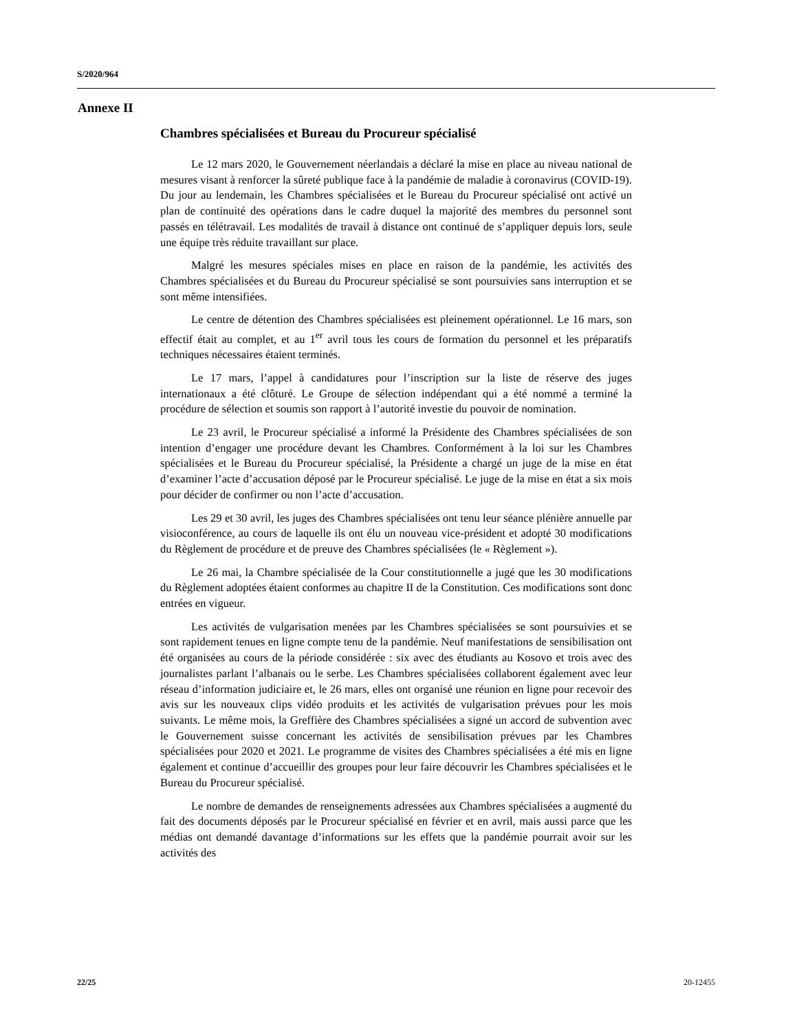S/2020/964
Annexe II
Chambres spécialisées et Bureau du Procureur spécialisé
Le 12 mars 2020, le Gouvernement néerlandais a déclaré la mise en place au niveau national de mesures visant à renforcer la sûreté publique face à la pandémie de maladie à coronavirus (COVID-19). Du jour au lendemain, les Chambres spécialisées et le Bureau du Procureur spécialisé ont activé un plan de continuité des opérations dans le cadre duquel la majorité des membres du personnel sont passés en télétravail. Les modalités de travail à distance ont continué de s’appliquer depuis lors, seule une équipe très réduite travaillant sur place.
Malgré les mesures spéciales mises en place en raison de la pandémie, les activités des Chambres spécialisées et du Bureau du Procureur spécialisé se sont poursuivies sans interruption et se sont même intensifiées.
Le centre de détention des Chambres spécialisées est pleinement opérationnel. Le 16 mars, son effectif était au complet, et au 1<sup>er</sup> avril tous les cours de formation du personnel et les préparatifs techniques nécessaires étaient terminés.
Le 17 mars, l’appel à candidatures pour l’inscription sur la liste de réserve des juges internationaux a été clôturé. Le Groupe de sélection indépendant qui a été nommé a terminé la procédure de sélection et soumis son rapport à l’autorité investie du pouvoir de nomination.
Le 23 avril, le Procureur spécialisé a informé la Présidente des Chambres spécialisées de son intention d’engager une procédure devant les Chambres. Conformément à la loi sur les Chambres spécialisées et le Bureau du Procureur spécialisé, la Présidente a chargé un juge de la mise en état d’examiner l’acte d’accusation déposé par le Procureur spécialisé. Le juge de la mise en état a six mois pour décider de confirmer ou non l’acte d’accusation.
Les 29 et 30 avril, les juges des Chambres spécialisées ont tenu leur séance plénière annuelle par visioconférence, au cours de laquelle ils ont élu un nouveau vice-président et adopté 30 modifications du Règlement de procédure et de preuve des Chambres spécialisées (le « Règlement »).
Le 26 mai, la Chambre spécialisée de la Cour constitutionnelle a jugé que les 30 modifications du Règlement adoptées étaient conformes au chapitre II de la Constitution. Ces modifications sont donc entrées en vigueur.
Les activités de vulgarisation menées par les Chambres spécialisées se sont poursuivies et se sont rapidement tenues en ligne compte tenu de la pandémie. Neuf manifestations de sensibilisation ont été organisées au cours de la période considérée : six avec des étudiants au Kosovo et trois avec des journalistes parlant l’albanais ou le serbe. Les Chambres spécialisées collaborent également avec leur réseau d’information judiciaire et, le 26 mars, elles ont organisé une réunion en ligne pour recevoir des avis sur les nouveaux clips vidéo produits et les activités de vulgarisation prévues pour les mois suivants. Le même mois, la Greffière des Chambres spécialisées a signé un accord de subvention avec le Gouvernement suisse concernant les activités de sensibilisation prévues par les Chambres spécialisées pour 2020 et 2021. Le programme de visites des Chambres spécialisées a été mis en ligne également et continue d’accueillir des groupes pour leur faire découvrir les Chambres spécialisées et le Bureau du Procureur spécialisé.
Le nombre de demandes de renseignements adressées aux Chambres spécialisées a augmenté du fait des documents déposés par le Procureur spécialisé en février et en avril, mais aussi parce que les médias ont demandé davantage d’informations sur les effets que la pandémie pourrait avoir sur les activités des
22/25 20-12455